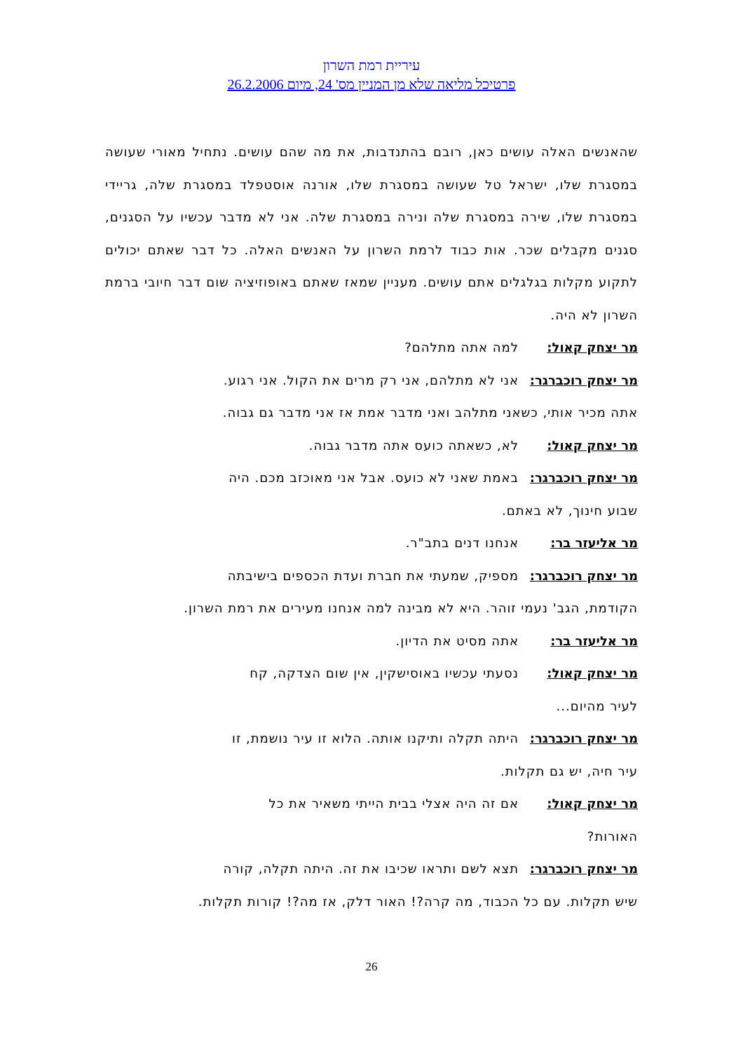עיריית רמת השרון
פרטיכל מליאה שלא מן המניין מס' 24, מיום 26.2.2006
שהאנשים האלה עושים כאן, רובם בהתנדבות, את מה שהם עושים. נתחיל מאורי שעושה במסגרת שלו, ישראל טל שעושה במסגרת שלו, אורנה אוסטפלד במסגרת שלה, גריידי במסגרת שלו, שירה במסגרת שלה ונירה במסגרת שלה. אני לא מדבר עכשיו על הסגנים, סגנים מקבלים שכר. אות כבוד לרמת השרון על האנשים האלה. כל דבר שאתם יכולים לתקוע מקלות בגלגלים אתם עושים. מעניין שמאז שאתם באופוזיציה שום דבר חיובי ברמת השרון לא היה.
מר יצחק קאול: למה אתה מתלהם?
מר יצחק רוכברגר:
אני לא מתלהם, אני רק מרים את הקול. אני רגוע.
אתה מכיר אותי, כשאני מתלהב ואני מדבר אמת אז אני מדבר גם גבוה.
מר יצחק קאול: לא, כשאתה כועס אתה מדבר גבוה.
מר יצחק רוכברגר:
באמת שאני לא כועס. אבל אני מאוכזב מכם. היה
שבוע חינוך, לא באתם.
מר אליעזר בר: אנחנו דנים בתב"ר.
מר יצחק רוכברגר:
מספיק, שמעתי את חברת ועדת הכספים בישיבתה
הקודמת, הגב' נעמי זוהר. היא לא מבינה למה אנחנו מעירים את רמת השרון.
מר אליעזר בר: אתה מסיט את הדיון.
מר יצחק קאול: נסעתי עכשיו באוסישקין, אין שום הצדקה, קח
לעיר מהיום...
מר יצחק רוכברגר:
היתה תקלה ותיקנו אותה. הלוא זו עיר נושמת, זו
עיר חיה, יש גם תקלות.
מר יצחק קאול: אם זה היה אצלי בבית הייתי משאיר את כל
האורות?
מר יצחק רוכברגר:
תצא לשם ותראו שכיבו את זה. היתה תקלה, קורה
שיש תקלות. עם כל הכבוד, מה קרה?! האור דלק, אז מה?! קורות תקלות.
26